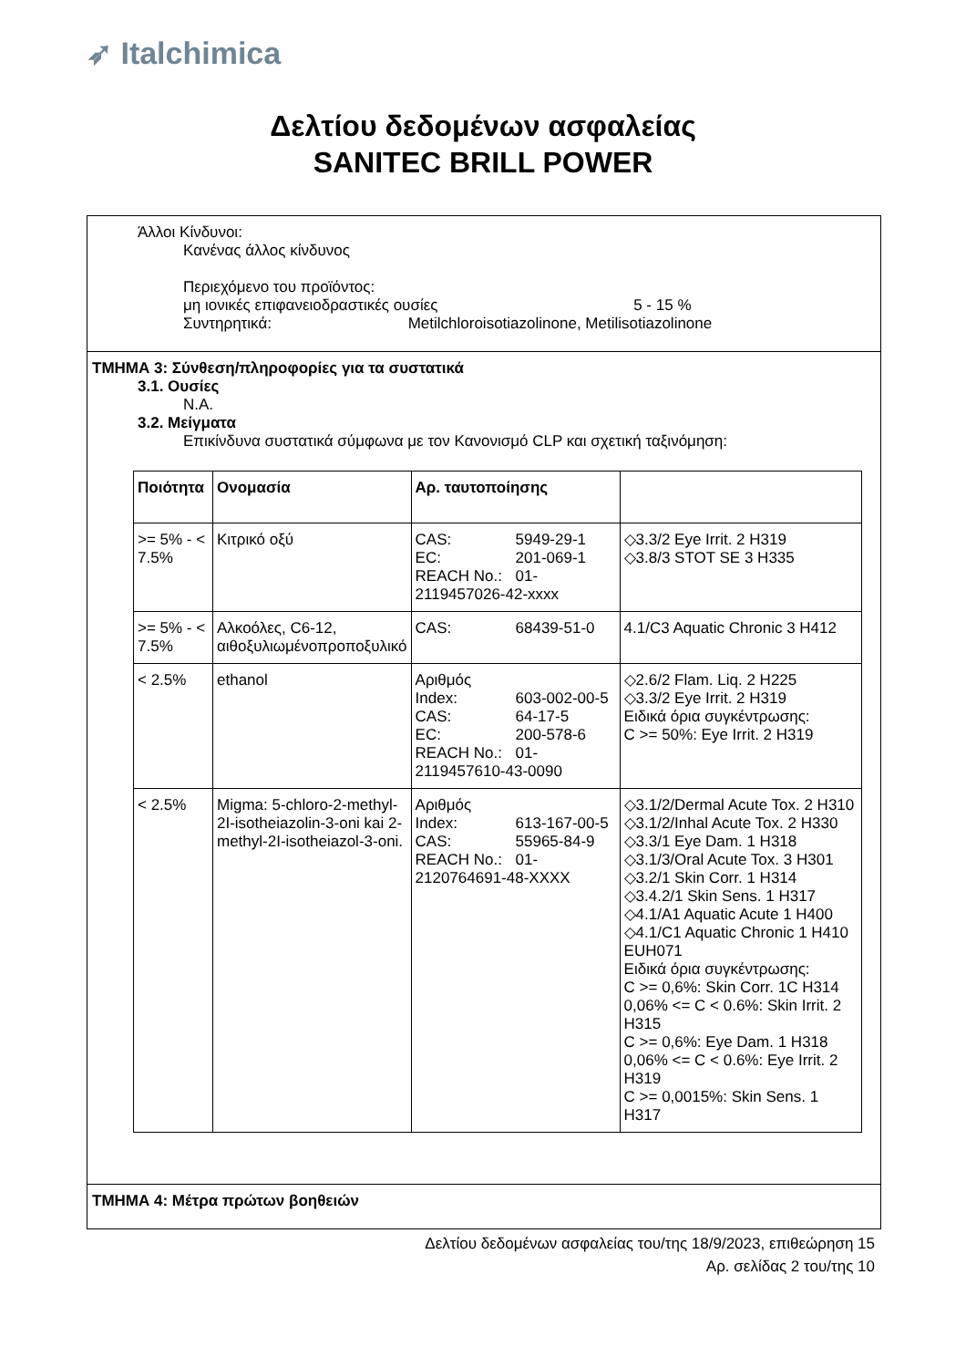➶ Italchimica
Δελτίου δεδομένων ασφαλείας
SANITEC BRILL POWER
Άλλοι Κίνδυνοι:
Κανένας άλλος κίνδυνος
Περιεχόμενο του προϊόντος:
μη ιονικές επιφανειοδραστικές ουσίες 5 - 15 %
Συντηρητικά: Metilchloroisotiazolinone, Metilisotiazolinone
ΤΜΗΜΑ 3: Σύνθεση/πληροφορίες για τα συστατικά
3.1. Ουσίες
N.A.
3.2. Μείγματα
Επικίνδυνα συστατικά σύμφωνα με τον Κανονισμό CLP και σχετική ταξινόμηση:
| Ποιότητα | Ονομασία | Αρ. ταυτοποίησης | |
| --- | --- | --- | --- |
| >= 5% - < 7.5% | Κιτρικό οξύ | CAS: 5949-29-1 EC: 201-069-1 REACH No.: 01-2119457026-42-xxxx | ◇3.3/2 Eye Irrit. 2 H319 ◇3.8/3 STOT SE 3 H335 |
| >= 5% - < 7.5% | Αλκοόλες, C6-12, αιθοξυλιωμένοπροποξυλικό | CAS: 68439-51-0 | 4.1/C3 Aquatic Chronic 3 H412 |
| < 2.5% | ethanol | Αριθμός Index: 603-002-00-5 CAS: 64-17-5 EC: 200-578-6 REACH No.: 01-2119457610-43-0090 | ◇2.6/2 Flam. Liq. 2 H225 ◇3.3/2 Eye Irrit. 2 H319 Ειδικά όρια συγκέντρωσης: C >= 50%: Eye Irrit. 2 H319 |
| < 2.5% | Migma: 5-chloro-2-methyl-2I-isotheiazolin-3-oni kai 2-methyl-2I-isotheiazol-3-oni. | Αριθμός Index: 613-167-00-5 CAS: 55965-84-9 REACH No.: 01-2120764691-48-XXXX | ◇3.1/2/Dermal Acute Tox. 2 H310 ◇3.1/2/Inhal Acute Tox. 2 H330 ◇3.3/1 Eye Dam. 1 H318 ◇3.1/3/Oral Acute Tox. 3 H301 ◇3.2/1 Skin Corr. 1 H314 ◇3.4.2/1 Skin Sens. 1 H317 ◇4.1/A1 Aquatic Acute 1 H400 ◇4.1/C1 Aquatic Chronic 1 H410 EUH071 Ειδικά όρια συγκέντρωσης: C >= 0,6%: Skin Corr. 1C H314 0,06% <= C < 0.6%: Skin Irrit. 2 H315 C >= 0,6%: Eye Dam. 1 H318 0,06% <= C < 0.6%: Eye Irrit. 2 H319 C >= 0,0015%: Skin Sens. 1 H317 |
ΤΜΗΜΑ 4: Μέτρα πρώτων βοηθειών
Δελτίου δεδομένων ασφαλείας του/της 18/9/2023, επιθεώρηση 15
Αρ. σελίδας 2 του/της 10